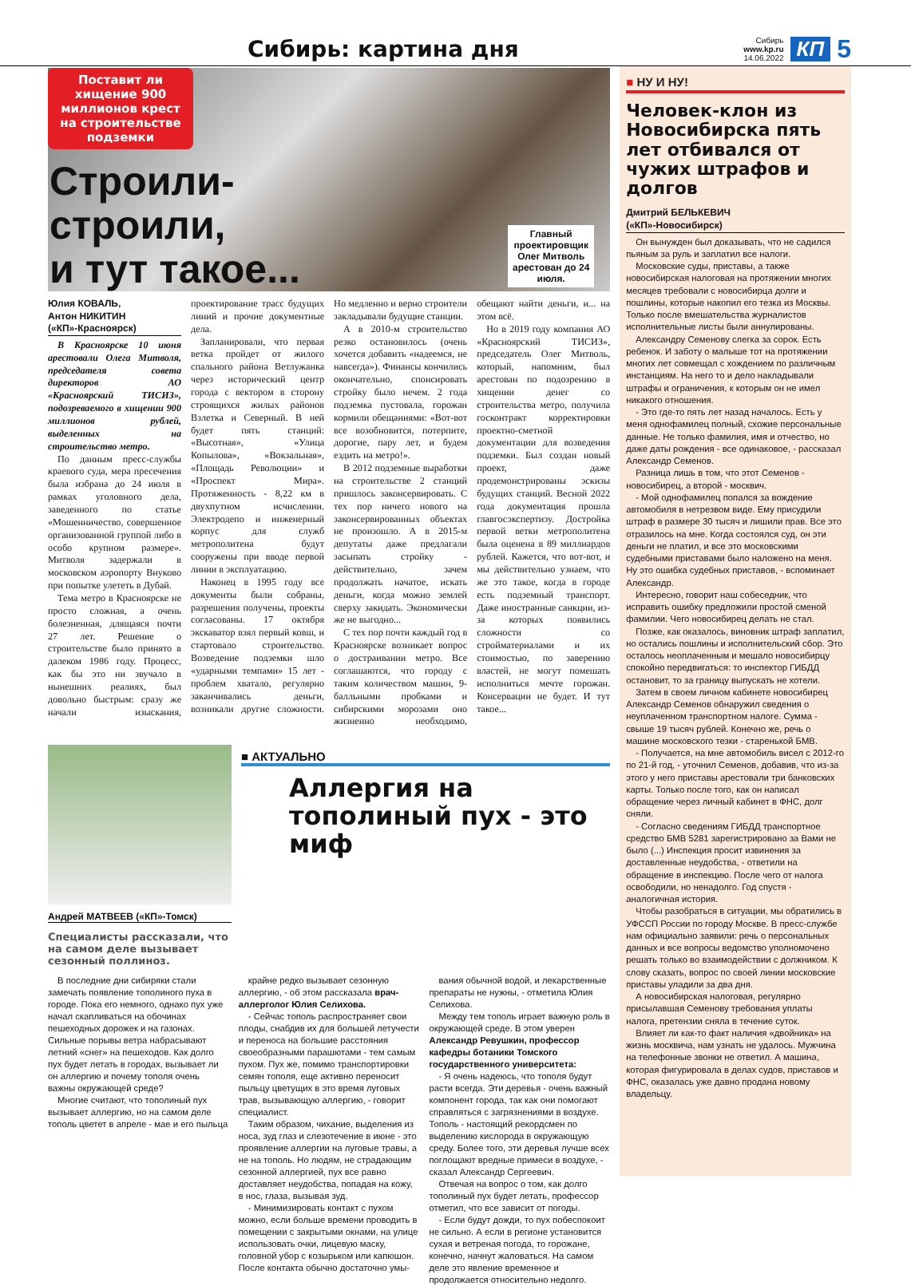Сибирь: картина дня
Сибирь
www.kp.ru
14.06.2022
КП 5
Поставит ли хищение 900 миллионов крест на строительстве подземки
Строили-
строили,
и тут такое...
Главный проектировщик Олег Митволь арестован до 24 июля.
Юлия КОВАЛЬ,
Антон НИКИТИН
(«КП»-Красноярск)
В Красноярске 10 июня арестовали Олега Митволя, председателя совета директоров АО «Красноярский ТИСИЗ», подозреваемого в хищении 900 миллионов рублей, выделенных на строительство метро.
По данным пресс-службы краевого суда, мера пресечения была избрана до 24 июля в рамках уголовного дела, заведенного по статье «Мошенничество, совершенное организованной группой либо в особо крупном размере». Митволя задержали в московском аэропорту Внуково при попытке улететь в Дубай.
Тема метро в Красноярске не просто сложная, а очень болезненная, длящаяся почти 27 лет. Решение о строительстве было принято в далеком 1986 году. Процесс, как бы это ни звучало в нынешних реалиях, был довольно быстрым: сразу же начали изыскания, проектирование трасс будущих линий и прочие документные дела.
Запланировали, что первая ветка пройдет от жилого спального района Ветлужанка через исторический центр города с вектором в сторону строящихся жилых районов Взлетка и Северный. В ней будет пять станций: «Высотная», «Улица Копылова», «Вокзальная», «Площадь Революции» и «Проспект Мира». Протяженность - 8,22 км в двухпутном исчислении. Электродепо и инженерный корпус для служб метрополитена будут сооружены при вводе первой линии в эксплуатацию.
Наконец в 1995 году все документы были собраны, разрешения получены, проекты согласованы. 17 октября экскаватор взял первый ковш, и стартовало строительство. Возведение подземки шло «ударными темпами» 15 лет - проблем хватало, регулярно заканчивались деньги, возникали другие сложности. Но медленно и верно строители закладывали будущие станции.
А в 2010-м строительство резко остановилось (очень хочется добавить «надеемся, не навсегда»). Финансы кончились окончательно, спонсировать стройку было нечем. 2 года подземка пустовала, горожан кормили обещаниями: «Вот-вот все возобновится, потерпите, дорогие, пару лет, и будем ездить на метро!».
В 2012 подземные выработки на строительстве 2 станций пришлось законсервировать. С тех пор ничего нового на законсервированных объектах не произошло. А в 2015-м депутаты даже предлагали засыпать стройку - действительно, зачем продолжать начатое, искать деньги, когда можно землей сверху закидать. Экономически же не выгодно...
С тех пор почти каждый год в Красноярске возникает вопрос о достраивании метро. Все соглашаются, что городу с таким количеством машин, 9-балльными пробками и сибирскими морозами оно жизненно необходимо, обещают найти деньги, и... на этом всё.
Но в 2019 году компания АО «Красноярский ТИСИЗ», председатель Олег Митволь, который, напомним, был арестован по подозрению в хищении денег со строительства метро, получила госконтракт корректировки проектно-сметной документации для возведения подземки. Был создан новый проект, даже продемонстрированы эскизы будущих станций. Весной 2022 года документация прошла главгосэкспертизу. Достройка первой ветки метрополитена была оценена в 89 миллиардов рублей. Кажется, что вот-вот, и мы действительно узнаем, что же это такое, когда в городе есть подземный транспорт. Даже иностранные санкции, из-за которых появились сложности со стройматериалами и их стоимостью, по заверению властей, не могут помешать исполниться мечте горожан. Консервации не будет. И тут такое...
Андрей МАТВЕЕВ («КП»-Томск)
Специалисты рассказали, что на самом деле вызывает сезонный поллиноз.
■ АКТУАЛЬНО
Аллергия на тополиный пух - это миф
В последние дни сибиряки стали замечать появление тополиного пуха в городе. Пока его немного, однако пух уже начал скапливаться на обочинах пешеходных дорожек и на газонах. Сильные порывы ветра набрасывают летний «снег» на пешеходов. Как долго пух будет летать в городах, вызывает ли он аллергию и почему тополя очень важны окружающей среде?
Многие считают, что тополиный пух вызывает аллергию, но на самом деле тополь цветет в апреле - мае и его пыльца
крайне редко вызывает сезонную аллергию, - об этом рассказала врач-аллерголог Юлия Селихова.
- Сейчас тополь распространяет свои плоды, снабдив их для большей летучести и переноса на большие расстояния своеобразными парашютами - тем самым пухом. Пух же, помимо транспортировки семян тополя, еще активно переносит пыльцу цветущих в это время луговых трав, вызывающую аллергию, - говорит специалист.
Таким образом, чихание, выделения из носа, зуд глаз и слезотечение в июне - это проявление аллергии на луговые травы, а не на тополь. Но людям, не страдающим сезонной аллергией, пух все равно доставляет неудобства, попадая на кожу, в нос, глаза, вызывая зуд.
- Минимизировать контакт с пухом можно, если больше времени проводить в помещении с закрытыми окнами, на улице использовать очки, лицевую маску, головной убор с козырьком или капюшон. После контакта обычно достаточно умы-
вания обычной водой, и лекарственные препараты не нужны, - отметила Юлия Селихова.
Между тем тополь играет важную роль в окружающей среде. В этом уверен Александр Ревушкин, профессор кафедры ботаники Томского государственного университета:
- Я очень надеюсь, что тополя будут расти всегда. Эти деревья - очень важный компонент города, так как они помогают справляться с загрязнениями в воздухе. Тополь - настоящий рекордсмен по выделению кислорода в окружающую среду. Более того, эти деревья лучше всех поглощают вредные примеси в воздухе, - сказал Александр Сергеевич.
Отвечая на вопрос о том, как долго тополиный пух будет летать, профессор отметил, что все зависит от погоды.
- Если будут дожди, то пух побеспокоит не сильно. А если в регионе установится сухая и ветреная погода, то горожане, конечно, начнут жаловаться. На самом деле это явление временное и продолжается относительно недолго.
■ НУ И НУ!
Человек-клон из Новосибирска пять лет отбивался от чужих штрафов и долгов
Дмитрий БЕЛЬКЕВИЧ
(«КП»-Новосибирск)
Он вынужден был доказывать, что не садился пьяным за руль и заплатил все налоги.
Московские суды, приставы, а также новосибирская налоговая на протяжении многих месяцев требовали с новосибирца долги и пошлины, которые накопил его тезка из Москвы. Только после вмешательства журналистов исполнительные листы были аннулированы.
Александру Семенову слегка за сорок. Есть ребенок. И заботу о малыше тот на протяжении многих лет совмещал с хождением по различным инстанциям. На него то и дело накладывали штрафы и ограничения, к которым он не имел никакого отношения.
- Это где-то пять лет назад началось. Есть у меня однофамилец полный, схожие персональные данные. Не только фамилия, имя и отчество, но даже даты рождения - все одинаковое, - рассказал Александр Семенов.
Разница лишь в том, что этот Семенов - новосибирец, а второй - москвич.
- Мой однофамилец попался за вождение автомобиля в нетрезвом виде. Ему присудили штраф в размере 30 тысяч и лишили прав. Все это отразилось на мне. Когда состоялся суд, он эти деньги не платил, и все это московскими судебными приставами было наложено на меня. Ну это ошибка судебных приставов, - вспоминает Александр.
Интересно, говорит наш собеседник, что исправить ошибку предложили простой сменой фамилии. Чего новосибирец делать не стал.
Позже, как оказалось, виновник штраф заплатил, но остались пошлины и исполнительский сбор. Это осталось неоплаченным и мешало новосибирцу спокойно передвигаться: то инспектор ГИБДД остановит, то за границу выпускать не хотели.
Затем в своем личном кабинете новосибирец Александр Семенов обнаружил сведения о неуплаченном транспортном налоге. Сумма - свыше 19 тысяч рублей. Конечно же, речь о машине московского тезки - старенькой БМВ.
- Получается, на мне автомобиль висел с 2012-го по 21-й год, - уточнил Семенов, добавив, что из-за этого у него приставы арестовали три банковских карты. Только после того, как он написал обращение через личный кабинет в ФНС, долг сняли.
- Согласно сведениям ГИБДД транспортное средство БМВ 5281 зарегистрировано за Вами не было (...) Инспекция просит извинения за доставленные неудобства, - ответили на обращение в инспекцию. После чего от налога освободили, но ненадолго. Год спустя - аналогичная история.
Чтобы разобраться в ситуации, мы обратились в УФССП России по городу Москве. В пресс-службе нам официально заявили: речь о персональных данных и все вопросы ведомство уполномочено решать только во взаимодействии с должником. К слову сказать, вопрос по своей линии московские приставы уладили за два дня.
А новосибирская налоговая, регулярно присылавшая Семенову требования уплаты налога, претензии сняла в течение суток.
Влияет ли как-то факт наличия «двойника» на жизнь москвича, нам узнать не удалось. Мужчина на телефонные звонки не ответил. А машина, которая фигурировала в делах судов, приставов и ФНС, оказалась уже давно продана новому владельцу.